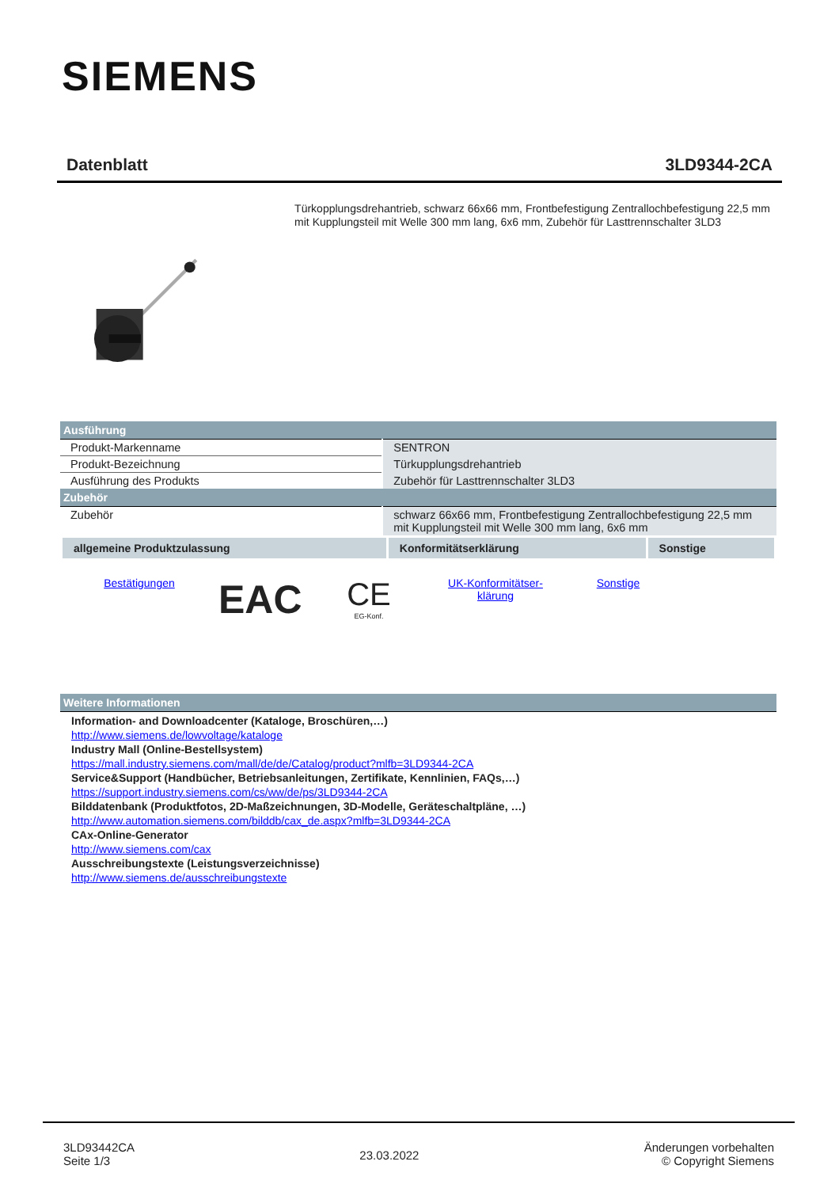SIEMENS
Datenblatt 3LD9344-2CA
Türkopplungsdrehantrieb, schwarz 66x66 mm, Frontbefestigung Zentrallochbefestigung 22,5 mm mit Kupplungsteil mit Welle 300 mm lang, 6x6 mm, Zubehör für Lasttrennschalter 3LD3
| Ausführung | |
| Produkt-Markenname | SENTRON |
| Produkt-Bezeichnung | Türkupplungsdrehantrieb |
| Ausführung des Produkts | Zubehör für Lasttrennschalter 3LD3 |
| Zubehör | |
| Zubehör | schwarz 66x66 mm, Frontbefestigung Zentrallochbefestigung 22,5 mm mit Kupplungsteil mit Welle 300 mm lang, 6x6 mm |
| allgemeine Produktzulassung | Konformitätserklärung | Sonstige |
Bestätigungen
EAC
CE
EG-Konf.
UK-Konformitätser-
klärung
Sonstige
| Weitere Informationen |
Information- and Downloadcenter (Kataloge, Broschüren,…)
http://www.siemens.de/lowvoltage/kataloge
Industry Mall (Online-Bestellsystem)
https://mall.industry.siemens.com/mall/de/de/Catalog/product?mlfb=3LD9344-2CA
Service&Support (Handbücher, Betriebsanleitungen, Zertifikate, Kennlinien, FAQs,…)
https://support.industry.siemens.com/cs/ww/de/ps/3LD9344-2CA
Bilddatenbank (Produktfotos, 2D-Maßzeichnungen, 3D-Modelle, Geräteschaltpläne, …)
http://www.automation.siemens.com/bilddb/cax_de.aspx?mlfb=3LD9344-2CA
CAx-Online-Generator
http://www.siemens.com/cax
Ausschreibungstexte (Leistungsverzeichnisse)
http://www.siemens.de/ausschreibungstexte
3LD93442CA
Seite 1/3
23.03.2022
Änderungen vorbehalten
© Copyright Siemens